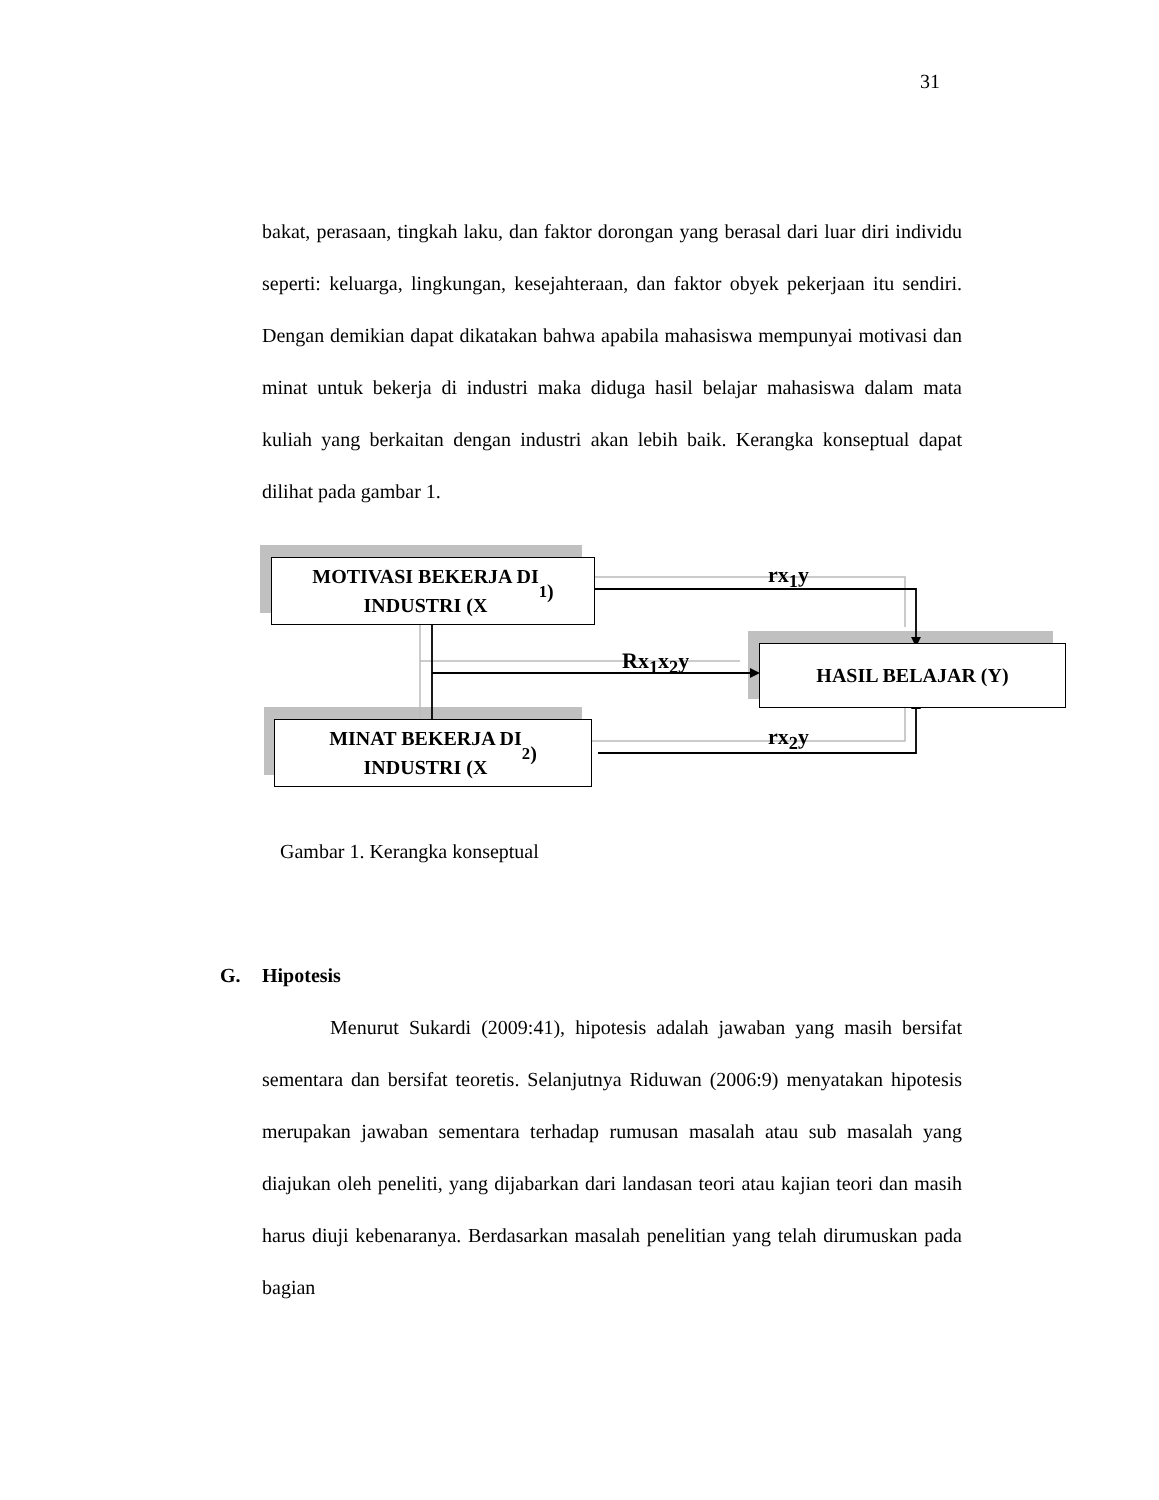31
bakat, perasaan, tingkah laku, dan faktor dorongan yang berasal dari luar diri individu seperti: keluarga, lingkungan, kesejahteraan, dan faktor obyek pekerjaan itu sendiri. Dengan demikian dapat dikatakan bahwa apabila mahasiswa mempunyai motivasi dan minat untuk bekerja di industri maka diduga hasil belajar mahasiswa dalam mata kuliah yang berkaitan dengan industri akan lebih baik. Kerangka konseptual dapat dilihat pada gambar 1.
MOTIVASI BEKERJA DI
INDUSTRI (X<sub>1</sub>)
MINAT BEKERJA DI
INDUSTRI (X<sub>2</sub>)
HASIL BELAJAR (Y)
rx<sub>1</sub>y
Rx<sub>1</sub>x<sub>2</sub>y
rx<sub>2</sub>y
Gambar 1. Kerangka konseptual
G. Hipotesis
Menurut Sukardi (2009:41), hipotesis adalah jawaban yang masih bersifat sementara dan bersifat teoretis. Selanjutnya Riduwan (2006:9) menyatakan hipotesis merupakan jawaban sementara terhadap rumusan masalah atau sub masalah yang diajukan oleh peneliti, yang dijabarkan dari landasan teori atau kajian teori dan masih harus diuji kebenaranya. Berdasarkan masalah penelitian yang telah dirumuskan pada bagian